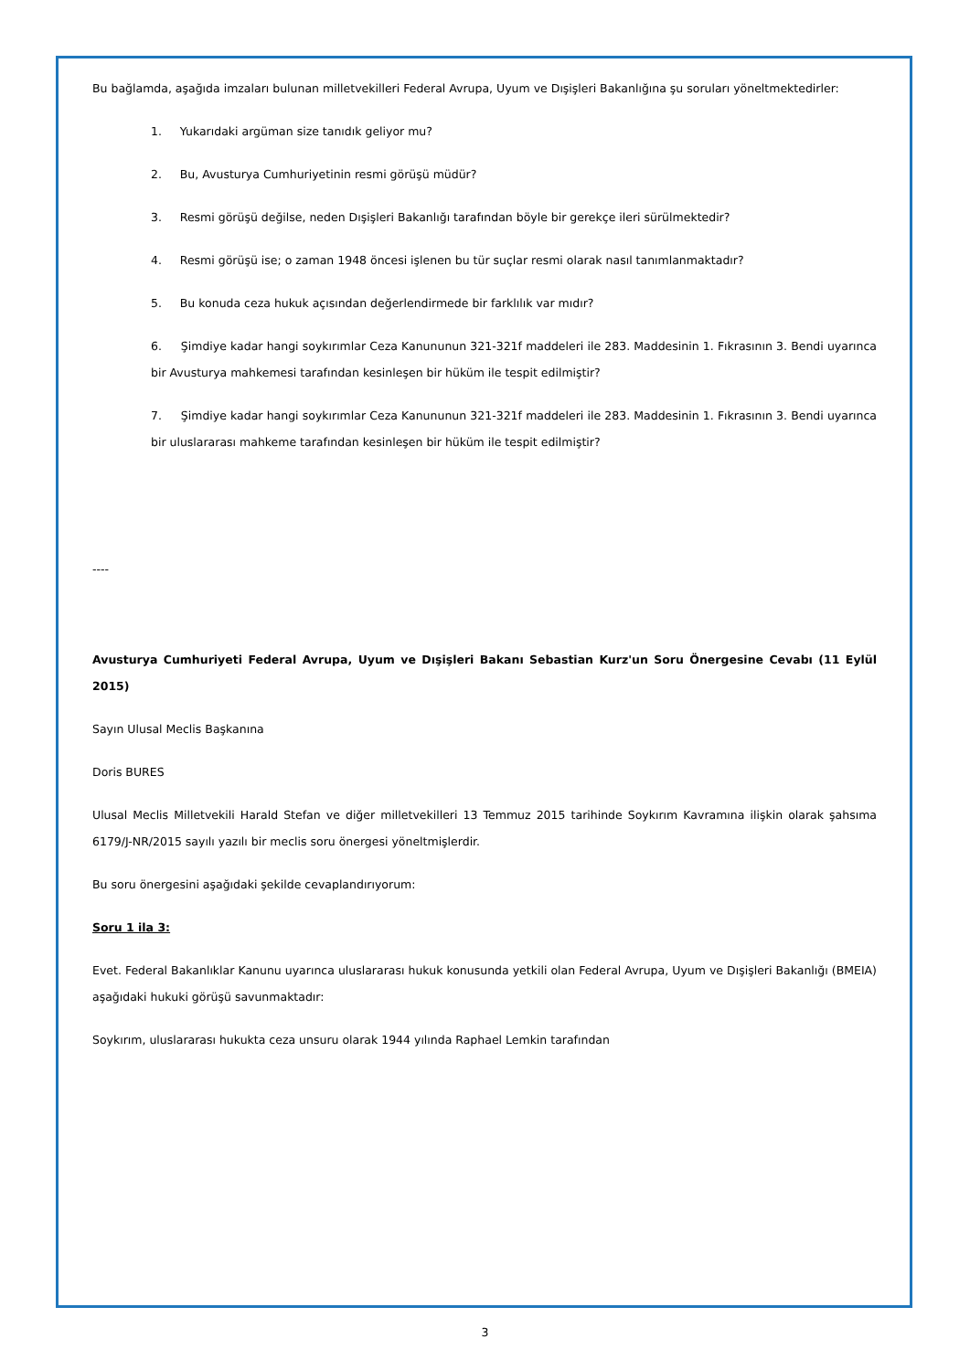Bu bağlamda, aşağıda imzaları bulunan milletvekilleri Federal Avrupa, Uyum ve Dışişleri Bakanlığına şu soruları yöneltmektedirler:
1. Yukarıdaki argüman size tanıdık geliyor mu?
2. Bu, Avusturya Cumhuriyetinin resmi görüşü müdür?
3. Resmi görüşü değilse, neden Dışişleri Bakanlığı tarafından böyle bir gerekçe ileri sürülmektedir?
4. Resmi görüşü ise; o zaman 1948 öncesi işlenen bu tür suçlar resmi olarak nasıl tanımlanmaktadır?
5. Bu konuda ceza hukuk açısından değerlendirmede bir farklılık var mıdır?
6. Şimdiye kadar hangi soykırımlar Ceza Kanununun 321-321f maddeleri ile 283. Maddesinin 1. Fıkrasının 3. Bendi uyarınca bir Avusturya mahkemesi tarafından kesinleşen bir hüküm ile tespit edilmiştir?
7. Şimdiye kadar hangi soykırımlar Ceza Kanununun 321-321f maddeleri ile 283. Maddesinin 1. Fıkrasının 3. Bendi uyarınca bir uluslararası mahkeme tarafından kesinleşen bir hüküm ile tespit edilmiştir?
----
Avusturya Cumhuriyeti Federal Avrupa, Uyum ve Dışişleri Bakanı Sebastian Kurz'un Soru Önergesine Cevabı (11 Eylül 2015)
Sayın Ulusal Meclis Başkanına
Doris BURES
Ulusal Meclis Milletvekili Harald Stefan ve diğer milletvekilleri 13 Temmuz 2015 tarihinde Soykırım Kavramına ilişkin olarak şahsıma 6179/J-NR/2015 sayılı yazılı bir meclis soru önergesi yöneltmişlerdir.
Bu soru önergesini aşağıdaki şekilde cevaplandırıyorum:
Soru 1 ila 3:
Evet. Federal Bakanlıklar Kanunu uyarınca uluslararası hukuk konusunda yetkili olan Federal Avrupa, Uyum ve Dışişleri Bakanlığı (BMEIA) aşağıdaki hukuki görüşü savunmaktadır:
Soykırım, uluslararası hukukta ceza unsuru olarak 1944 yılında Raphael Lemkin tarafından
3